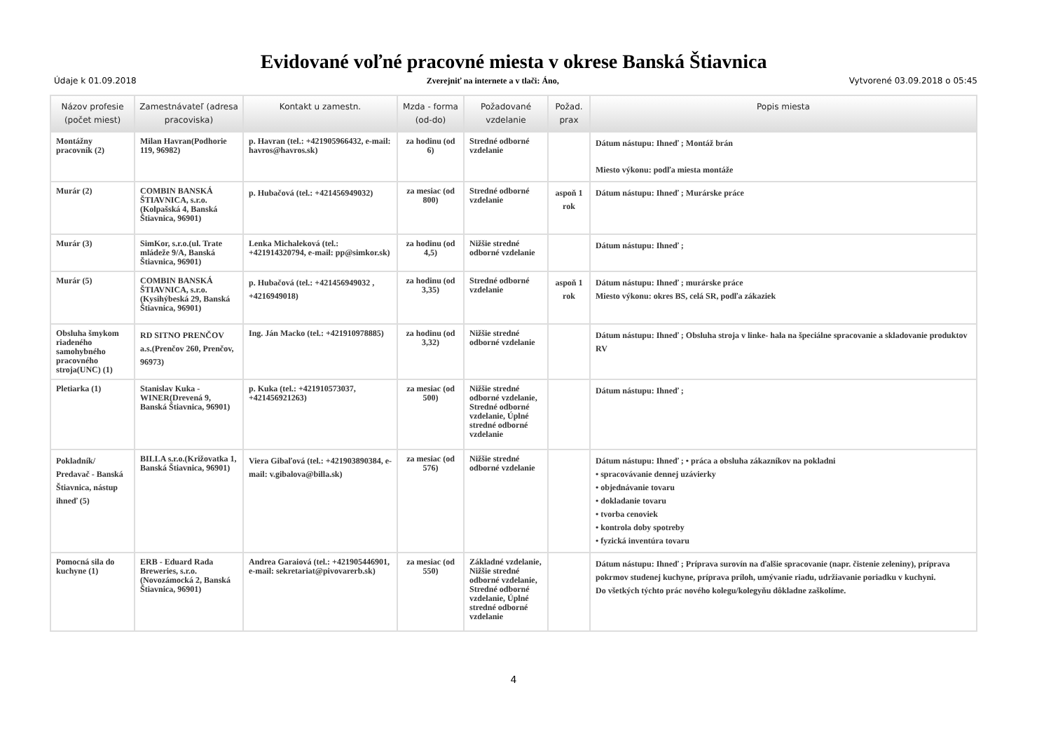Evidované voľné pracovné miesta v okrese Banská Štiavnica
Údaje k 01.09.2018 Zverejniť na internete a v tlači: Áno, Vytvorené 03.09.2018 o 05:45
| Názov profesie (počet miest) | Zamestnávateľ (adresa pracoviska) | Kontakt u zamestn. | Mzda - forma (od-do) | Požadované vzdelanie | Požad. prax | Popis miesta |
| --- | --- | --- | --- | --- | --- | --- |
| Montážny pracovník (2) | Milan Havran(Podhorie 119, 96982) | p. Havran (tel.: +421905966432, e-mail: havros@havros.sk) | za hodinu (od 6) | Stredné odborné vzdelanie | | Dátum nástupu: Ihneď ; Montáž brán Miesto výkonu: podľa miesta montáže |
| Murár (2) | COMBIN BANSKÁ ŠTIAVNICA, s.r.o.(Kolpašská 4, Banská Štiavnica, 96901) | p. Hubačová (tel.: +421456949032) | za mesiac (od 800) | Stredné odborné vzdelanie | aspoň 1 rok | Dátum nástupu: Ihneď ; Murárske práce |
| Murár (3) | SimKor, s.r.o.(ul. Trate mládeže 9/A, Banská Štiavnica, 96901) | Lenka Michaleková (tel.: +421914320794, e-mail: pp@simkor.sk) | za hodinu (od 4,5) | Nižšie stredné odborné vzdelanie | | Dátum nástupu: Ihneď ; |
| Murár (5) | COMBIN BANSKÁ ŠTIAVNICA, s.r.o.(Kysihýbeská 29, Banská Štiavnica, 96901) | p. Hubačová (tel.: +421456949032 , +4216949018) | za hodinu (od 3,35) | Stredné odborné vzdelanie | aspoň 1 rok | Dátum nástupu: Ihneď ; murárske práce Miesto výkonu: okres BS, celá SR, podľa zákaziek |
| Obsluha šmykom riadeného samohybného pracovného stroja(UNC) (1) | RD SITNO PRENČOV a.s.(Prenčov 260, Prenčov, 96973) | Ing. Ján Macko (tel.: +421910978885) | za hodinu (od 3,32) | Nižšie stredné odborné vzdelanie | | Dátum nástupu: Ihneď ; Obsluha stroja v linke- hala na špeciálne spracovanie a skladovanie produktov RV |
| Pletiarka (1) | Stanislav Kuka - WINER(Drevená 9, Banská Štiavnica, 96901) | p. Kuka (tel.: +421910573037, +421456921263) | za mesiac (od 500) | Nižšie stredné odborné vzdelanie, Stredné odborné vzdelanie, Úplné stredné odborné vzdelanie | | Dátum nástupu: Ihneď ; |
| Pokladník/ Predavač - Banská Štiavnica, nástup ihneď (5) | BILLA s.r.o.(Križovatka 1, Banská Štiavnica, 96901) | Viera Gibaľová (tel.: +421903890384, e-mail: v.gibalova@billa.sk) | za mesiac (od 576) | Nižšie stredné odborné vzdelanie | | Dátum nástupu: Ihneď ; • práca a obsluha zákazníkov na pokladni • spracovávanie dennej uzávierky • objednávanie tovaru • dokladanie tovaru • tvorba cenoviek • kontrola doby spotreby • fyzická inventúra tovaru |
| Pomocná sila do kuchyne (1) | ERB - Eduard Rada Breweries, s.r.o.(Novozámocká 2, Banská Štiavnica, 96901) | Andrea Garaiová (tel.: +421905446901, e-mail: sekretariat@pivovarerb.sk) | za mesiac (od 550) | Základné vzdelanie, Nižšie stredné odborné vzdelanie, Stredné odborné vzdelanie, Úplné stredné odborné vzdelanie | | Dátum nástupu: Ihneď ; Príprava surovín na ďalšie spracovanie (napr. čistenie zeleniny), príprava pokrmov studenej kuchyne, príprava príloh, umývanie riadu, udržiavanie poriadku v kuchyni. Do všetkých týchto prác nového kolegu/kolegyňu dôkladne zaškolíme. |
4